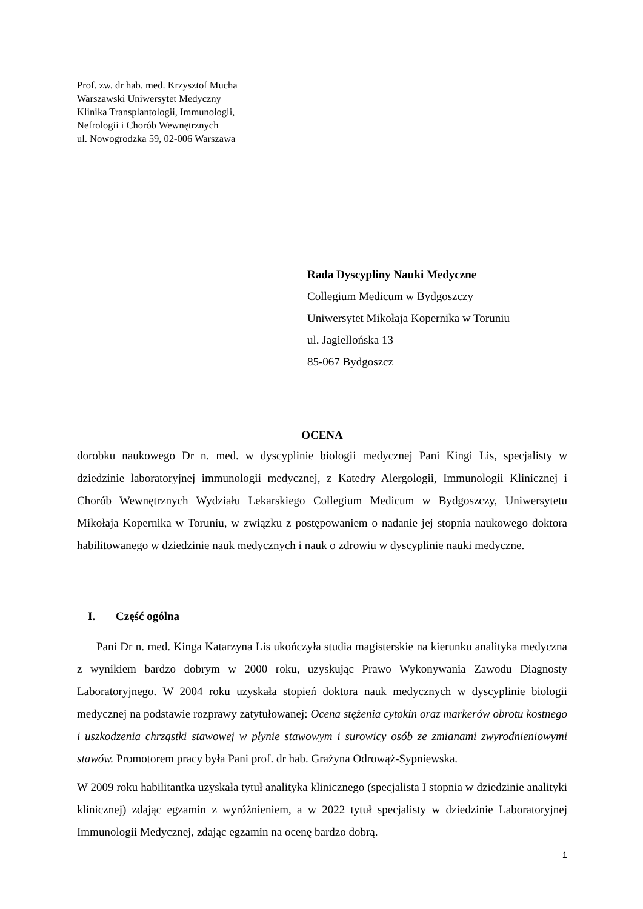Prof. zw. dr hab. med. Krzysztof Mucha
Warszawski Uniwersytet Medyczny
Klinika Transplantologii, Immunologii,
Nefrologii i Chorób Wewnętrznych
ul. Nowogrodzka 59, 02-006 Warszawa
Rada Dyscypliny Nauki Medyczne
Collegium Medicum w Bydgoszczy
Uniwersytet Mikołaja Kopernika w Toruniu
ul. Jagiellońska 13
85-067 Bydgoszcz
OCENA
dorobku naukowego Dr n. med. w dyscyplinie biologii medycznej Pani Kingi Lis, specjalisty w dziedzinie laboratoryjnej immunologii medycznej, z Katedry Alergologii, Immunologii Klinicznej i Chorób Wewnętrznych Wydziału Lekarskiego Collegium Medicum w Bydgoszczy, Uniwersytetu Mikołaja Kopernika w Toruniu, w związku z postępowaniem o nadanie jej stopnia naukowego doktora habilitowanego w dziedzinie nauk medycznych i nauk o zdrowiu w dyscyplinie nauki medyczne.
I. Część ogólna
Pani Dr n. med. Kinga Katarzyna Lis ukończyła studia magisterskie na kierunku analityka medyczna z wynikiem bardzo dobrym w 2000 roku, uzyskując Prawo Wykonywania Zawodu Diagnosty Laboratoryjnego. W 2004 roku uzyskała stopień doktora nauk medycznych w dyscyplinie biologii medycznej na podstawie rozprawy zatytułowanej: Ocena stężenia cytokin oraz markerów obrotu kostnego i uszkodzenia chrząstki stawowej w płynie stawowym i surowicy osób ze zmianami zwyrodnieniowymi stawów. Promotorem pracy była Pani prof. dr hab. Grażyna Odrowąż-Sypniewska.
W 2009 roku habilitantka uzyskała tytuł analityka klinicznego (specjalista I stopnia w dziedzinie analityki klinicznej) zdając egzamin z wyróżnieniem, a w 2022 tytuł specjalisty w dziedzinie Laboratoryjnej Immunologii Medycznej, zdając egzamin na ocenę bardzo dobrą.
1